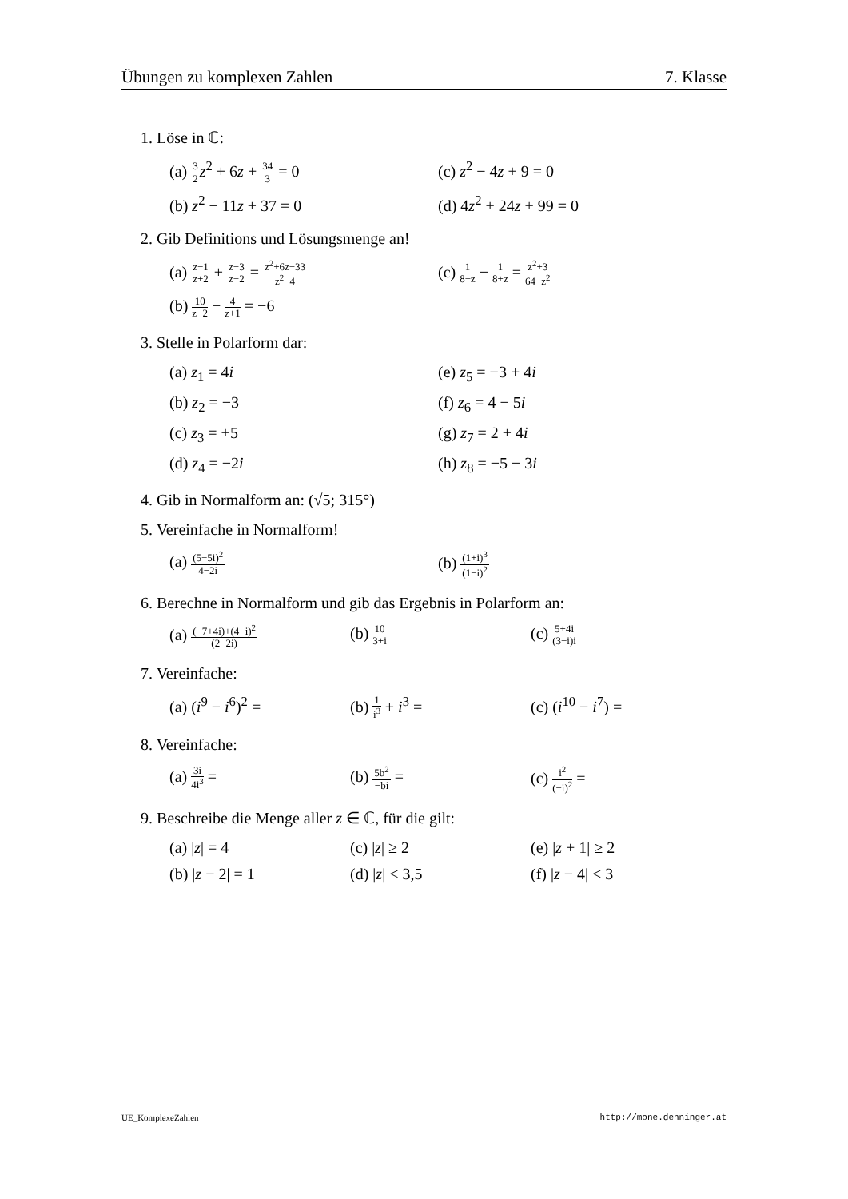Übungen zu komplexen Zahlen 7. Klasse
1. Löse in ℂ:
(a) 3 2 z<sup>2</sup> + 6z + 34 3 = 0
(c) z<sup>2</sup> − 4z + 9 = 0
(b) z<sup>2</sup> − 11z + 37 = 0
(d) 4z<sup>2</sup> + 24z + 99 = 0
2. Gib Definitions und Lösungsmenge an!
(a) z−1 z+2 + z−3 z−2 = z<sup>2</sup>+6z−33 z<sup>2</sup>−4
(c) 1 8−z − 1 8+z = z<sup>2</sup>+3 64−z<sup>2</sup>
(b) 10 z−2 − 4 z+1 = −6
3. Stelle in Polarform dar:
(a) z<sub>1</sub> = 4i
(e) z<sub>5</sub> = −3 + 4i
(b) z<sub>2</sub> = −3
(f) z<sub>6</sub> = 4 − 5i
(c) z<sub>3</sub> = +5
(g) z<sub>7</sub> = 2 + 4i
(d) z<sub>4</sub> = −2i
(h) z<sub>8</sub> = −5 − 3i
4. Gib in Normalform an: (√5; 315°)
5. Vereinfache in Normalform!
(a) (5−5i)<sup>2</sup> 4−2i
(b) (1+i)<sup>3</sup> (1−i)<sup>2</sup>
6. Berechne in Normalform und gib das Ergebnis in Polarform an:
(a) (−7+4i)+(4−i)<sup>2</sup> (2−2i)
(b) 10 3+i
(c) 5+4i (3−i)i
7. Vereinfache:
(a) (i<sup>9</sup> − i<sup>6</sup>)<sup>2</sup> =
(b) 1 i<sup>3</sup> + i<sup>3</sup> =
(c) (i<sup>10</sup> − i<sup>7</sup>) =
8. Vereinfache:
(a) 3i 4i<sup>3</sup> =
(b) 5b<sup>2</sup> −bi =
(c) i<sup>2</sup> (−i)<sup>2</sup> =
9. Beschreibe die Menge aller z ∈ ℂ, für die gilt:
(a) |z| = 4
(c) |z| ≥ 2
(e) |z + 1| ≥ 2
(b) |z − 2| = 1
(d) |z| < 3,5
(f) |z − 4| < 3
UE_KomplexeZahlen http://mone.denninger.at